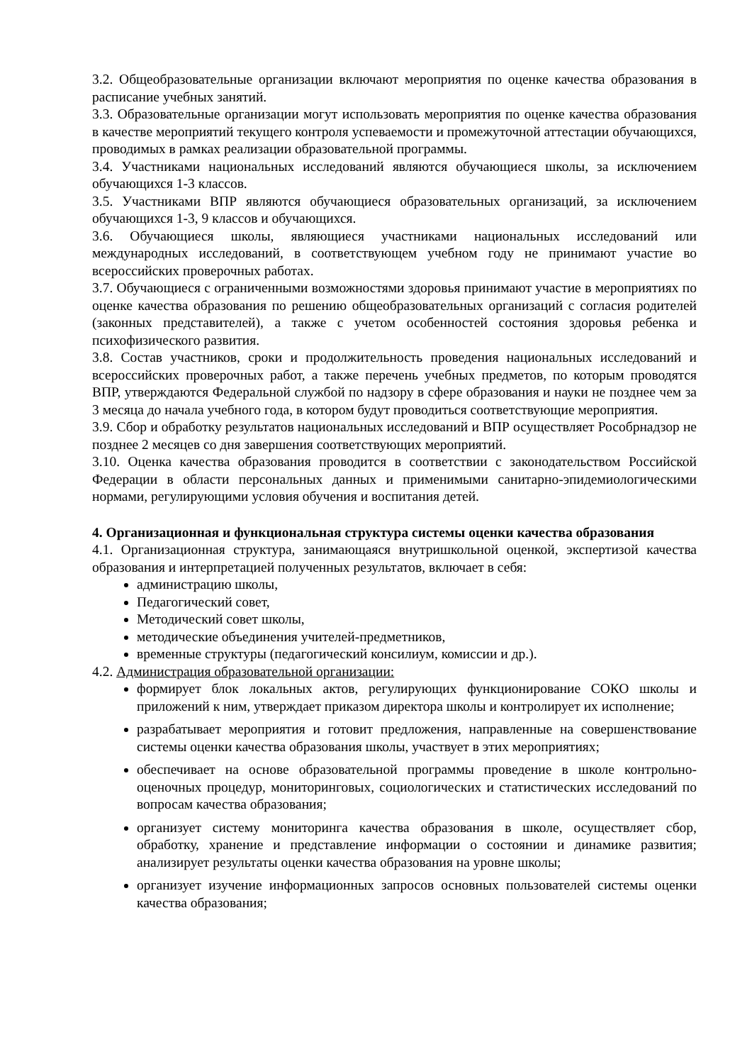3.2. Общеобразовательные организации включают мероприятия по оценке качества образования в расписание учебных занятий.
3.3. Образовательные организации могут использовать мероприятия по оценке качества образования в качестве мероприятий текущего контроля успеваемости и промежуточной аттестации обучающихся, проводимых в рамках реализации образовательной программы.
3.4. Участниками национальных исследований являются обучающиеся школы, за исключением обучающихся 1-3 классов.
3.5. Участниками ВПР являются обучающиеся образовательных организаций, за исключением обучающихся 1-3, 9 классов и обучающихся.
3.6. Обучающиеся школы, являющиеся участниками национальных исследований или международных исследований, в соответствующем учебном году не принимают участие во всероссийских проверочных работах.
3.7. Обучающиеся с ограниченными возможностями здоровья принимают участие в мероприятиях по оценке качества образования по решению общеобразовательных организаций с согласия родителей (законных представителей), а также с учетом особенностей состояния здоровья ребенка и психофизического развития.
3.8. Состав участников, сроки и продолжительность проведения национальных исследований и всероссийских проверочных работ, а также перечень учебных предметов, по которым проводятся ВПР, утверждаются Федеральной службой по надзору в сфере образования и науки не позднее чем за 3 месяца до начала учебного года, в котором будут проводиться соответствующие мероприятия.
3.9. Сбор и обработку результатов национальных исследований и ВПР осуществляет Рособрнадзор не позднее 2 месяцев со дня завершения соответствующих мероприятий.
3.10. Оценка качества образования проводится в соответствии с законодательством Российской Федерации в области персональных данных и применимыми санитарно-эпидемиологическими нормами, регулирующими условия обучения и воспитания детей.
4. Организационная и функциональная структура системы оценки качества образования
4.1. Организационная структура, занимающаяся внутришкольной оценкой, экспертизой качества образования и интерпретацией полученных результатов, включает в себя:
администрацию школы,
Педагогический совет,
Методический совет школы,
методические объединения учителей-предметников,
временные структуры (педагогический консилиум, комиссии и др.).
4.2. Администрация образовательной организации:
формирует блок локальных актов, регулирующих функционирование СОКО школы и приложений к ним, утверждает приказом директора школы и контролирует их исполнение;
разрабатывает мероприятия и готовит предложения, направленные на совершенствование системы оценки качества образования школы, участвует в этих мероприятиях;
обеспечивает на основе образовательной программы проведение в школе контрольно-оценочных процедур, мониторинговых, социологических и статистических исследований по вопросам качества образования;
организует систему мониторинга качества образования в школе, осуществляет сбор, обработку, хранение и представление информации о состоянии и динамике развития; анализирует результаты оценки качества образования на уровне школы;
организует изучение информационных запросов основных пользователей системы оценки качества образования;